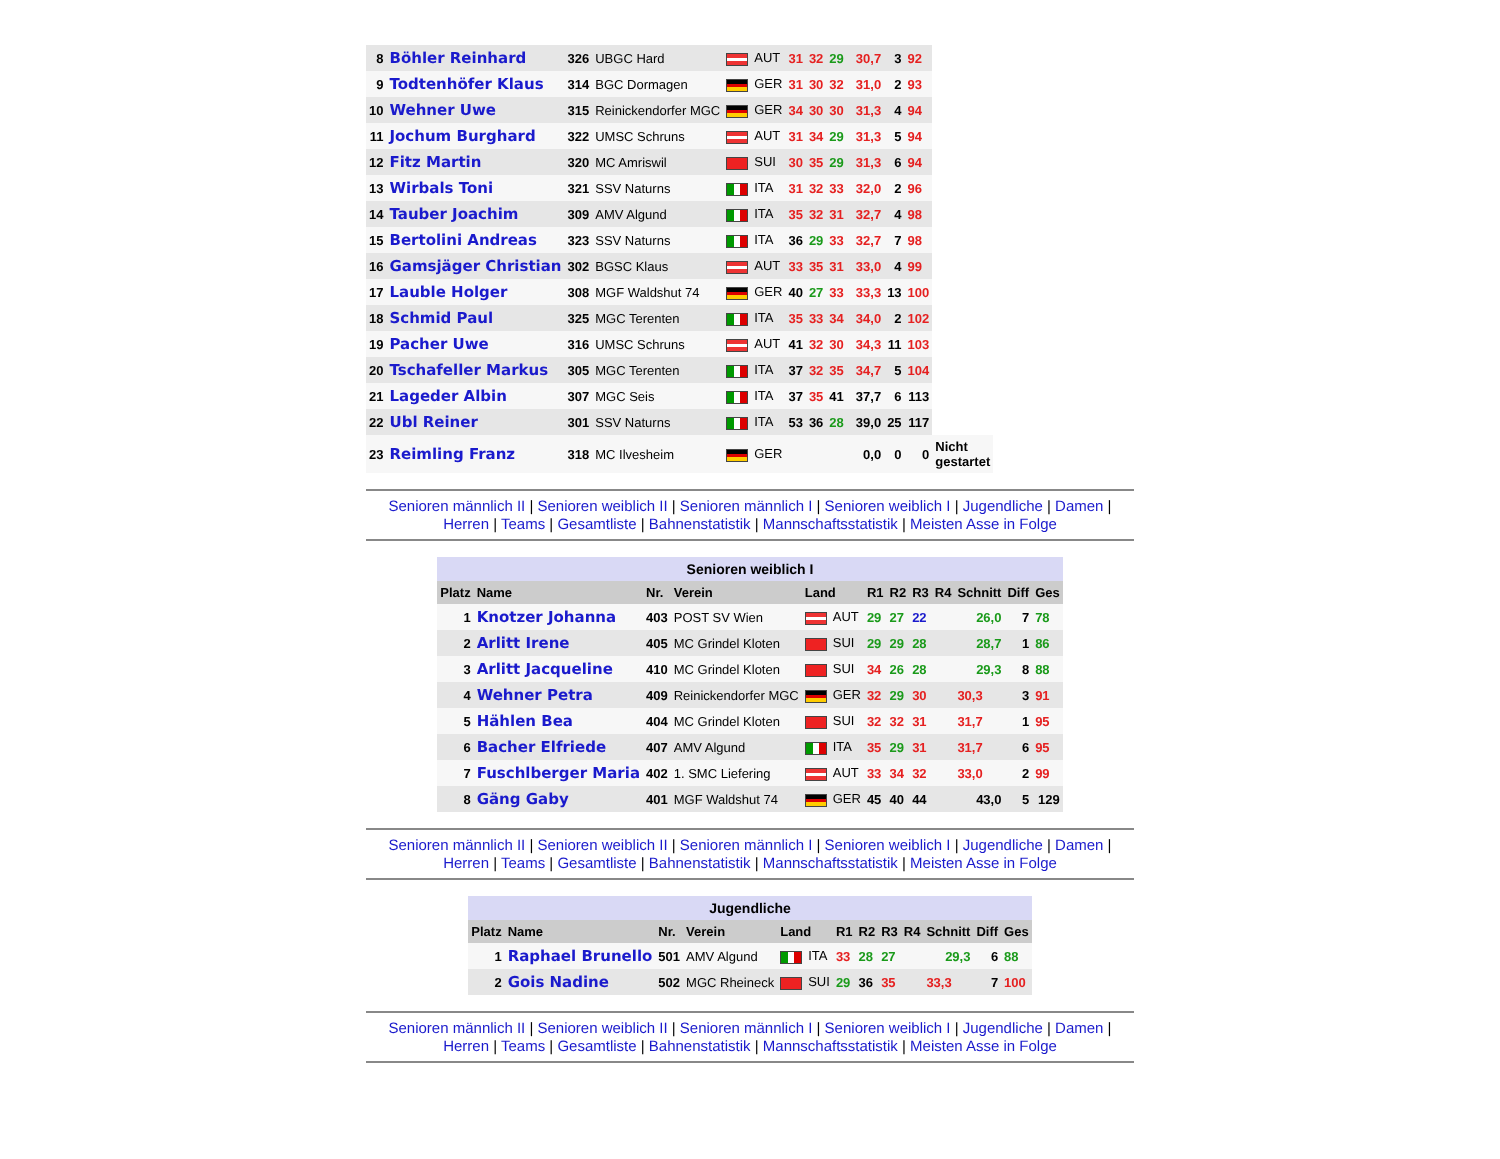| 8 | Böhler Reinhard | 326 | UBGC Hard | AUT | 31 | 32 | 29 | | 30,7 | 3 | 92 | |
| 9 | Todtenhöfer Klaus | 314 | BGC Dormagen | GER | 31 | 30 | 32 | | 31,0 | 2 | 93 | |
| 10 | Wehner Uwe | 315 | Reinickendorfer MGC | GER | 34 | 30 | 30 | | 31,3 | 4 | 94 | |
| 11 | Jochum Burghard | 322 | UMSC Schruns | AUT | 31 | 34 | 29 | | 31,3 | 5 | 94 | |
| 12 | Fitz Martin | 320 | MC Amriswil | SUI | 30 | 35 | 29 | | 31,3 | 6 | 94 | |
| 13 | Wirbals Toni | 321 | SSV Naturns | ITA | 31 | 32 | 33 | | 32,0 | 2 | 96 | |
| 14 | Tauber Joachim | 309 | AMV Algund | ITA | 35 | 32 | 31 | | 32,7 | 4 | 98 | |
| 15 | Bertolini Andreas | 323 | SSV Naturns | ITA | 36 | 29 | 33 | | 32,7 | 7 | 98 | |
| 16 | Gamsjäger Christian | 302 | BGSC Klaus | AUT | 33 | 35 | 31 | | 33,0 | 4 | 99 | |
| 17 | Lauble Holger | 308 | MGF Waldshut 74 | GER | 40 | 27 | 33 | | 33,3 | 13 | 100 | |
| 18 | Schmid Paul | 325 | MGC Terenten | ITA | 35 | 33 | 34 | | 34,0 | 2 | 102 | |
| 19 | Pacher Uwe | 316 | UMSC Schruns | AUT | 41 | 32 | 30 | | 34,3 | 11 | 103 | |
| 20 | Tschafeller Markus | 305 | MGC Terenten | ITA | 37 | 32 | 35 | | 34,7 | 5 | 104 | |
| 21 | Lageder Albin | 307 | MGC Seis | ITA | 37 | 35 | 41 | | 37,7 | 6 | 113 | |
| 22 | Ubl Reiner | 301 | SSV Naturns | ITA | 53 | 36 | 28 | | 39,0 | 25 | 117 | |
| 23 | Reimling Franz | 318 | MC Ilvesheim | GER | | | | | 0,0 | 0 | 0 | Nicht gestartet |
Senioren männlich II | Senioren weiblich II | Senioren männlich I | Senioren weiblich I | Jugendliche | Damen |
Herren | Teams | Gesamtliste | Bahnenstatistik | Mannschaftsstatistik | Meisten Asse in Folge
| Senioren weiblich I | | | | | | | | | | | |
| Platz | Name | Nr. | Verein | Land | R1 | R2 | R3 | R4 | Schnitt | Diff | Ges |
| 1 | Knotzer Johanna | 403 | POST SV Wien | AUT | 29 | 27 | 22 | | 26,0 | 7 | 78 |
| 2 | Arlitt Irene | 405 | MC Grindel Kloten | SUI | 29 | 29 | 28 | | 28,7 | 1 | 86 |
| 3 | Arlitt Jacqueline | 410 | MC Grindel Kloten | SUI | 34 | 26 | 28 | | 29,3 | 8 | 88 |
| 4 | Wehner Petra | 409 | Reinickendorfer MGC | GER | 32 | 29 | 30 | | 30,3 | 3 | 91 |
| 5 | Hählen Bea | 404 | MC Grindel Kloten | SUI | 32 | 32 | 31 | | 31,7 | 1 | 95 |
| 6 | Bacher Elfriede | 407 | AMV Algund | ITA | 35 | 29 | 31 | | 31,7 | 6 | 95 |
| 7 | Fuschlberger Maria | 402 | 1. SMC Liefering | AUT | 33 | 34 | 32 | | 33,0 | 2 | 99 |
| 8 | Gäng Gaby | 401 | MGF Waldshut 74 | GER | 45 | 40 | 44 | | 43,0 | 5 | 129 |
Senioren männlich II | Senioren weiblich II | Senioren männlich I | Senioren weiblich I | Jugendliche | Damen |
Herren | Teams | Gesamtliste | Bahnenstatistik | Mannschaftsstatistik | Meisten Asse in Folge
| Jugendliche | | | | | | | | | | | |
| Platz | Name | Nr. | Verein | Land | R1 | R2 | R3 | R4 | Schnitt | Diff | Ges |
| 1 | Raphael Brunello | 501 | AMV Algund | ITA | 33 | 28 | 27 | | 29,3 | 6 | 88 |
| 2 | Gois Nadine | 502 | MGC Rheineck | SUI | 29 | 36 | 35 | | 33,3 | 7 | 100 |
Senioren männlich II | Senioren weiblich II | Senioren männlich I | Senioren weiblich I | Jugendliche | Damen |
Herren | Teams | Gesamtliste | Bahnenstatistik | Mannschaftsstatistik | Meisten Asse in Folge